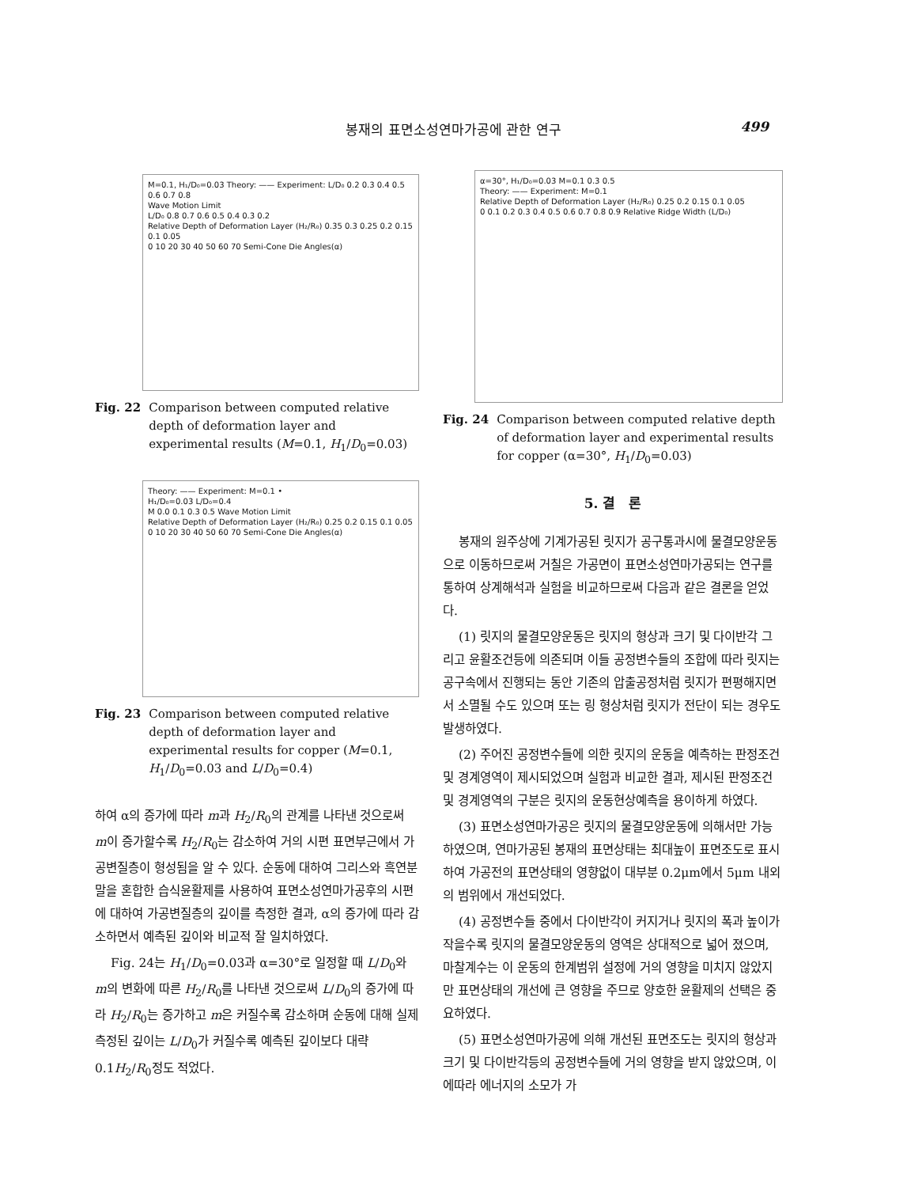봉재의 표면소성연마가공에 관한 연구
499
M=0.1, H₁/D₀=0.03 Theory: —— Experiment: L/D₀ 0.2 0.3 0.4 0.5 0.6 0.7 0.8
Wave Motion Limit
L/D₀ 0.8 0.7 0.6 0.5 0.4 0.3 0.2
Relative Depth of Deformation Layer (H₂/R₀) 0.35 0.3 0.25 0.2 0.15 0.1 0.05
0 10 20 30 40 50 60 70 Semi-Cone Die Angles(α)
Fig. 22 Comparison between computed relative depth of deformation layer and experimental results (M=0.1, H<sub>1</sub>/D<sub>0</sub>=0.03)
Theory: —— Experiment: M=0.1 •
H₁/D₀=0.03 L/D₀=0.4
M 0.0 0.1 0.3 0.5 Wave Motion Limit
Relative Depth of Deformation Layer (H₂/R₀) 0.25 0.2 0.15 0.1 0.05
0 10 20 30 40 50 60 70 Semi-Cone Die Angles(α)
Fig. 23 Comparison between computed relative depth of deformation layer and experimental results for copper (M=0.1, H<sub>1</sub>/D<sub>0</sub>=0.03 and L/D<sub>0</sub>=0.4)
하여 α의 증가에 따라 m과 H<sub>2</sub>/R<sub>0</sub>의 관계를 나타낸 것으로써 m이 증가할수록 H<sub>2</sub>/R<sub>0</sub>는 감소하여 거의 시편 표면부근에서 가공변질층이 형성됨을 알 수 있다. 순동에 대하여 그리스와 흑연분말을 혼합한 습식윤활제를 사용하여 표면소성연마가공후의 시편에 대하여 가공변질층의 깊이를 측정한 결과, α의 증가에 따라 감소하면서 예측된 깊이와 비교적 잘 일치하였다.
Fig. 24는 H<sub>1</sub>/D<sub>0</sub>=0.03과 α=30°로 일정할 때 L/D<sub>0</sub>와 m의 변화에 따른 H<sub>2</sub>/R<sub>0</sub>를 나타낸 것으로써 L/D<sub>0</sub>의 증가에 따라 H<sub>2</sub>/R<sub>0</sub>는 증가하고 m은 커질수록 감소하며 순동에 대해 실제측정된 깊이는 L/D<sub>0</sub>가 커질수록 예측된 깊이보다 대략 0.1H<sub>2</sub>/R<sub>0</sub>정도 적었다.
α=30°, H₁/D₀=0.03 M=0.1 0.3 0.5
Theory: —— Experiment: M=0.1
Relative Depth of Deformation Layer (H₂/R₀) 0.25 0.2 0.15 0.1 0.05
0 0.1 0.2 0.3 0.4 0.5 0.6 0.7 0.8 0.9 Relative Ridge Width (L/D₀)
Fig. 24 Comparison between computed relative depth of deformation layer and experimental results for copper (α=30°, H<sub>1</sub>/D<sub>0</sub>=0.03)
5. 결　론
봉재의 원주상에 기계가공된 릿지가 공구통과시에 물결모양운동으로 이동하므로써 거칠은 가공면이 표면소성연마가공되는 연구를 통하여 상계해석과 실험을 비교하므로써 다음과 같은 결론을 얻었다.
(1) 릿지의 물결모양운동은 릿지의 형상과 크기 및 다이반각 그리고 윤활조건등에 의존되며 이들 공정변수들의 조합에 따라 릿지는 공구속에서 진행되는 동안 기존의 압출공정처럼 릿지가 편평해지면서 소멸될 수도 있으며 또는 링 형상처럼 릿지가 전단이 되는 경우도 발생하였다.
(2) 주어진 공정변수들에 의한 릿지의 운동을 예측하는 판정조건 및 경계영역이 제시되었으며 실험과 비교한 결과, 제시된 판정조건 및 경계영역의 구분은 릿지의 운동현상예측을 용이하게 하였다.
(3) 표면소성연마가공은 릿지의 물결모양운동에 의해서만 가능하였으며, 연마가공된 봉재의 표면상태는 최대높이 표면조도로 표시하여 가공전의 표면상태의 영향없이 대부분 0.2μm에서 5μm 내외의 범위에서 개선되었다.
(4) 공정변수들 중에서 다이반각이 커지거나 릿지의 폭과 높이가 작을수록 릿지의 물결모양운동의 영역은 상대적으로 넓어 졌으며, 마찰계수는 이 운동의 한계범위 설정에 거의 영향을 미치지 않았지만 표면상태의 개선에 큰 영향을 주므로 양호한 윤활제의 선택은 중요하였다.
(5) 표면소성연마가공에 의해 개선된 표면조도는 릿지의 형상과 크기 및 다이반각등의 공정변수들에 거의 영향을 받지 않았으며, 이에따라 에너지의 소모가 가